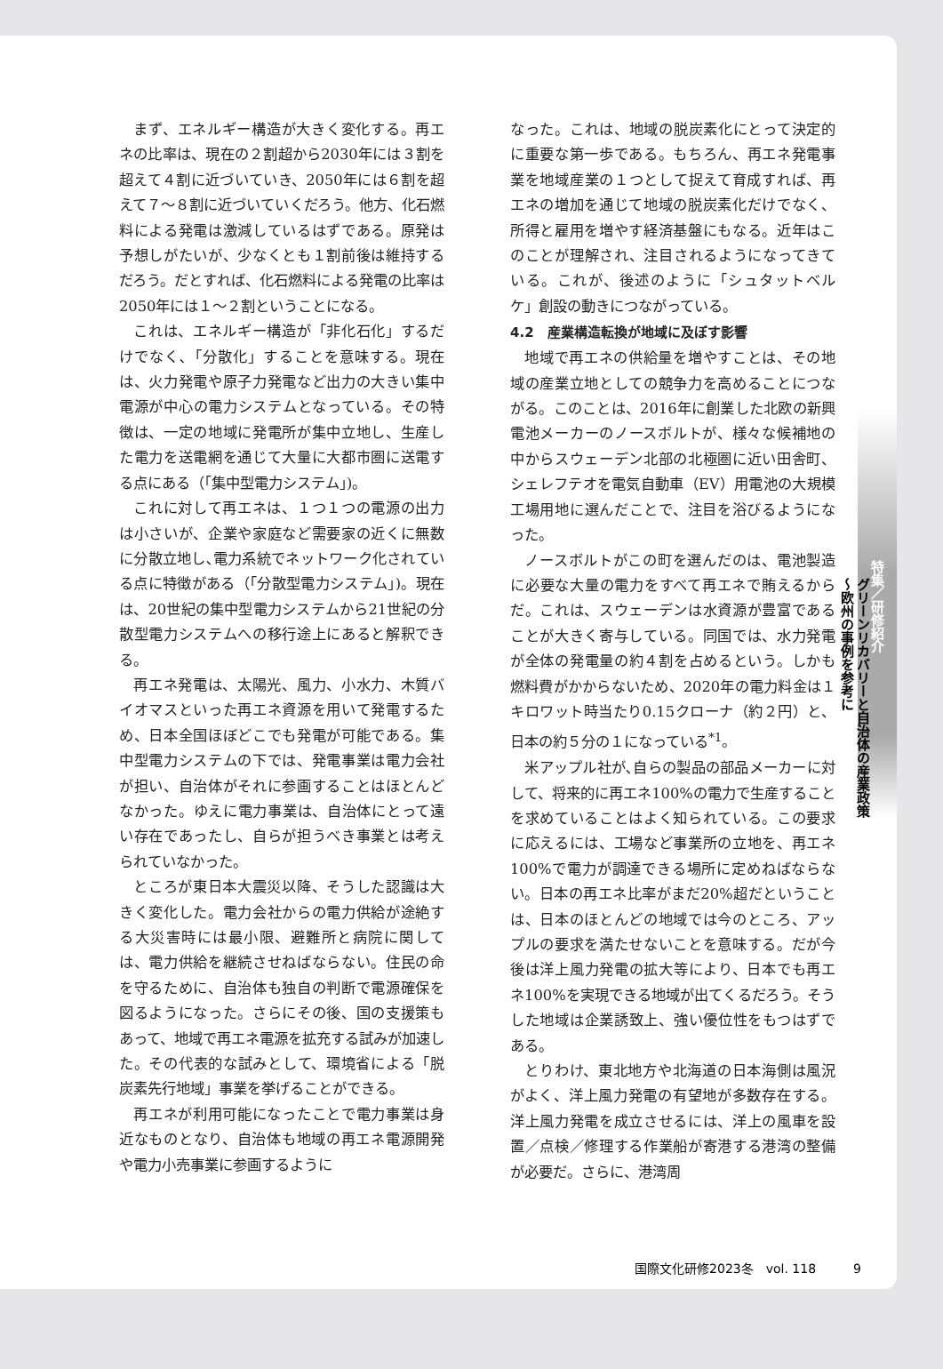まず、エネルギー構造が大きく変化する。再エネの比率は、現在の２割超から2030年には３割を超えて４割に近づいていき、2050年には６割を超えて７～８割に近づいていくだろう。他方、化石燃料による発電は激減しているはずである。原発は予想しがたいが、少なくとも１割前後は維持するだろう。だとすれば、化石燃料による発電の比率は2050年には１～２割ということになる。
これは、エネルギー構造が「非化石化」するだけでなく､「分散化」することを意味する。現在は、火力発電や原子力発電など出力の大きい集中電源が中心の電力システムとなっている。その特徴は、一定の地域に発電所が集中立地し、生産した電力を送電網を通じて大量に大都市圏に送電する点にある（｢集中型電力システム｣)。
これに対して再エネは、１つ１つの電源の出力は小さいが、企業や家庭など需要家の近くに無数に分散立地し､電力系統でネットワーク化されている点に特徴がある（｢分散型電力システム｣)。現在は、20世紀の集中型電力システムから21世紀の分散型電力システムへの移行途上にあると解釈できる。
再エネ発電は、太陽光、風力、小水力、木質バイオマスといった再エネ資源を用いて発電するため、日本全国ほぼどこでも発電が可能である。集中型電力システムの下では、発電事業は電力会社が担い、自治体がそれに参画することはほとんどなかった。ゆえに電力事業は、自治体にとって遠い存在であったし、自らが担うべき事業とは考えられていなかった。
ところが東日本大震災以降、そうした認識は大きく変化した。電力会社からの電力供給が途絶する大災害時には最小限、避難所と病院に関しては、電力供給を継続させねばならない。住民の命を守るために、自治体も独自の判断で電源確保を図るようになった。さらにその後、国の支援策もあって、地域で再エネ電源を拡充する試みが加速した。その代表的な試みとして、環境省による「脱炭素先行地域」事業を挙げることができる。
再エネが利用可能になったことで電力事業は身近なものとなり、自治体も地域の再エネ電源開発や電力小売事業に参画するように
なった。これは、地域の脱炭素化にとって決定的に重要な第一歩である。もちろん、再エネ発電事業を地域産業の１つとして捉えて育成すれば、再エネの増加を通じて地域の脱炭素化だけでなく、所得と雇用を増やす経済基盤にもなる。近年はこのことが理解され、注目されるようになってきている。これが、後述のように「シュタットベルケ」創設の動きにつながっている。
4.2　産業構造転換が地域に及ぼす影響
地域で再エネの供給量を増やすことは、その地域の産業立地としての競争力を高めることにつながる。このことは、2016年に創業した北欧の新興電池メーカーのノースボルトが、様々な候補地の中からスウェーデン北部の北極圏に近い田舎町、シェレフテオを電気自動車（EV）用電池の大規模工場用地に選んだことで、注目を浴びるようになった。
ノースボルトがこの町を選んだのは、電池製造に必要な大量の電力をすべて再エネで賄えるからだ。これは、スウェーデンは水資源が豊富であることが大きく寄与している。同国では、水力発電が全体の発電量の約４割を占めるという。しかも燃料費がかからないため、2020年の電力料金は１キロワット時当たり0.15クローナ（約２円）と、日本の約５分の１になっている<sup>*1</sup>。
米アップル社が､自らの製品の部品メーカーに対して、将来的に再エネ100%の電力で生産することを求めていることはよく知られている。この要求に応えるには、工場など事業所の立地を、再エネ100%で電力が調達できる場所に定めねばならない。日本の再エネ比率がまだ20%超だということは、日本のほとんどの地域では今のところ、アップルの要求を満たせないことを意味する。だが今後は洋上風力発電の拡大等により、日本でも再エネ100%を実現できる地域が出てくるだろう。そうした地域は企業誘致上、強い優位性をもつはずである。
とりわけ、東北地方や北海道の日本海側は風況がよく、洋上風力発電の有望地が多数存在する。洋上風力発電を成立させるには、洋上の風車を設置／点検／修理する作業船が寄港する港湾の整備が必要だ。さらに、港湾周
特集／研修紹介
グリーンリカバリーと自治体の産業政策
～欧州の事例を参考に
国際文化研修2023冬　vol. 118　　　9